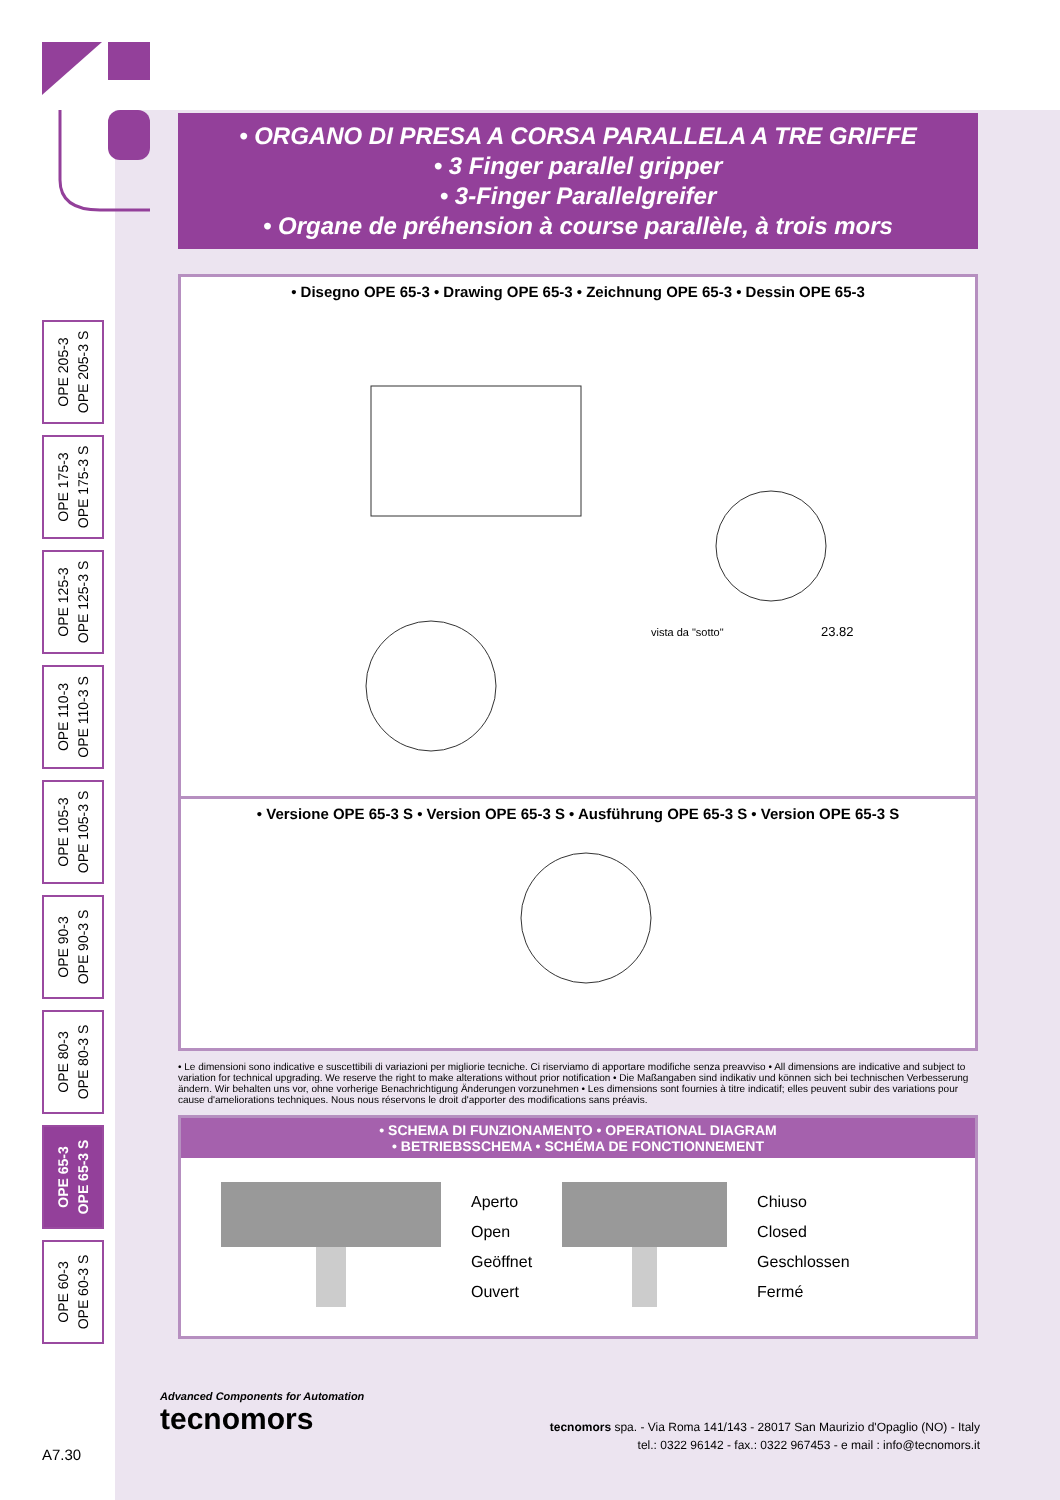OPE 205-3
OPE 205-3 S
OPE 175-3
OPE 175-3 S
OPE 125-3
OPE 125-3 S
OPE 110-3
OPE 110-3 S
OPE 105-3
OPE 105-3 S
OPE 90-3
OPE 90-3 S
OPE 80-3
OPE 80-3 S
OPE 65-3
OPE 65-3 S
OPE 60-3
OPE 60-3 S
• ORGANO DI PRESA A CORSA PARALLELA A TRE GRIFFE
• 3 Finger parallel gripper
• 3-Finger Parallelgreifer
• Organe de préhension à course parallèle, à trois mors
• Disegno OPE 65-3 • Drawing OPE 65-3 • Zeichnung OPE 65-3 • Dessin OPE 65-3
vista da "sotto"
23.82
• Versione OPE 65-3 S • Version OPE 65-3 S • Ausführung OPE 65-3 S • Version OPE 65-3 S
• Le dimensioni sono indicative e suscettibili di variazioni per migliorie tecniche. Ci riserviamo di apportare modifiche senza preavviso • All dimensions are indicative and subject to variation for technical upgrading. We reserve the right to make alterations without prior notification • Die Maßangaben sind indikativ und können sich bei technischen Verbesserung ändern. Wir behalten uns vor, ohne vorherige Benachrichtigung Änderungen vorzunehmen • Les dimensions sont fournies à titre indicatif; elles peuvent subir des variations pour cause d'ameliorations techniques. Nous nous réservons le droit d'apporter des modifications sans préavis.
• SCHEMA DI FUNZIONAMENTO • OPERATIONAL DIAGRAM
• BETRIEBSSCHEMA • SCHÉMA DE FONCTIONNEMENT
Aperto
Open
Geöffnet
Ouvert
Chiuso
Closed
Geschlossen
Fermé
Advanced Components for Automation
tecnomors
tecnomors spa. - Via Roma 141/143 - 28017 San Maurizio d'Opaglio (NO) - Italy
tel.: 0322 96142 - fax.: 0322 967453 - e mail : info@tecnomors.it
A7.30